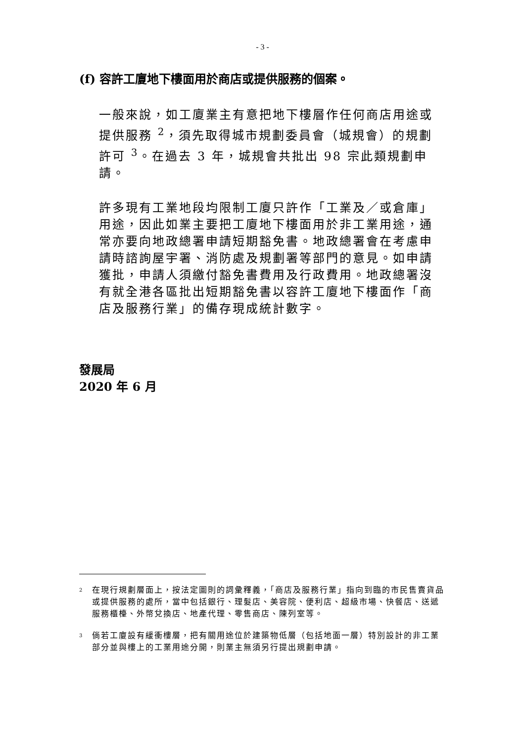- 3 -
(f) 容許工廈地下樓面用於商店或提供服務的個案。
一般來說，如工廈業主有意把地下樓層作任何商店用途或提供服務 <sup>2</sup>，須先取得城市規劃委員會（城規會）的規劃許可 <sup>3</sup>。在過去 3 年，城規會共批出 98 宗此類規劃申請。
許多現有工業地段均限制工廈只許作「工業及／或倉庫」用途，因此如業主要把工廈地下樓面用於非工業用途，通常亦要向地政總署申請短期豁免書。地政總署會在考慮申請時諮詢屋宇署、消防處及規劃署等部門的意見。如申請獲批，申請人須繳付豁免書費用及行政費用。地政總署沒有就全港各區批出短期豁免書以容許工廈地下樓面作「商店及服務行業」的備存現成統計數字。
發展局
2020 年 6 月
<sup>2</sup> 在現行規劃層面上，按法定圖則的詞彙釋義，「商店及服務行業」指向到臨的市民售賣貨品或提供服務的處所，當中包括銀行、理髮店、美容院、便利店、超級市場、快餐店、送遞服務櫃檯、外幣兌換店、地產代理、零售商店、陳列室等。
<sup>3</sup> 倘若工廈設有緩衝樓層，把有關用途位於建築物低層（包括地面一層）特別設計的非工業部分並與樓上的工業用途分開，則業主無須另行提出規劃申請。